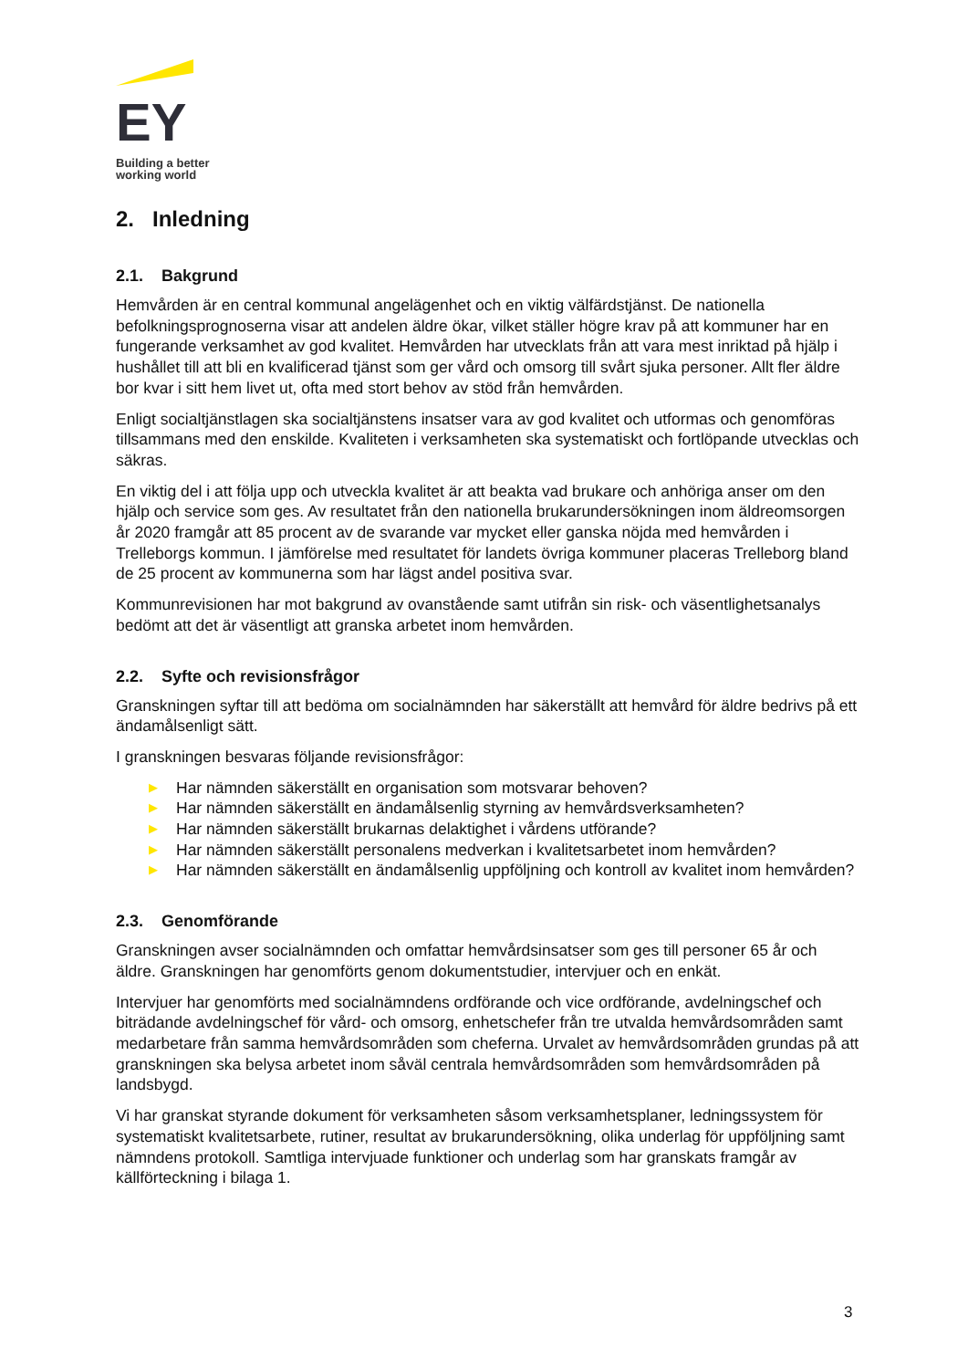EY
Building a better
working world
2. Inledning
2.1. Bakgrund
Hemvården är en central kommunal angelägenhet och en viktig välfärdstjänst. De nationella befolkningsprognoserna visar att andelen äldre ökar, vilket ställer högre krav på att kommuner har en fungerande verksamhet av god kvalitet. Hemvården har utvecklats från att vara mest inriktad på hjälp i hushållet till att bli en kvalificerad tjänst som ger vård och omsorg till svårt sjuka personer. Allt fler äldre bor kvar i sitt hem livet ut, ofta med stort behov av stöd från hemvården.
Enligt socialtjänstlagen ska socialtjänstens insatser vara av god kvalitet och utformas och genomföras tillsammans med den enskilde. Kvaliteten i verksamheten ska systematiskt och fortlöpande utvecklas och säkras.
En viktig del i att följa upp och utveckla kvalitet är att beakta vad brukare och anhöriga anser om den hjälp och service som ges. Av resultatet från den nationella brukarundersökningen inom äldreomsorgen år 2020 framgår att 85 procent av de svarande var mycket eller ganska nöjda med hemvården i Trelleborgs kommun. I jämförelse med resultatet för landets övriga kommuner placeras Trelleborg bland de 25 procent av kommunerna som har lägst andel positiva svar.
Kommunrevisionen har mot bakgrund av ovanstående samt utifrån sin risk- och väsentlighetsanalys bedömt att det är väsentligt att granska arbetet inom hemvården.
2.2. Syfte och revisionsfrågor
Granskningen syftar till att bedöma om socialnämnden har säkerställt att hemvård för äldre bedrivs på ett ändamålsenligt sätt.
I granskningen besvaras följande revisionsfrågor:
▶ Har nämnden säkerställt en organisation som motsvarar behoven?
▶ Har nämnden säkerställt en ändamålsenlig styrning av hemvårdsverksamheten?
▶ Har nämnden säkerställt brukarnas delaktighet i vårdens utförande?
▶ Har nämnden säkerställt personalens medverkan i kvalitetsarbetet inom hemvården?
▶ Har nämnden säkerställt en ändamålsenlig uppföljning och kontroll av kvalitet inom hemvården?
2.3. Genomförande
Granskningen avser socialnämnden och omfattar hemvårdsinsatser som ges till personer 65 år och äldre. Granskningen har genomförts genom dokumentstudier, intervjuer och en enkät.
Intervjuer har genomförts med socialnämndens ordförande och vice ordförande, avdelningschef och biträdande avdelningschef för vård- och omsorg, enhetschefer från tre utvalda hemvårdsområden samt medarbetare från samma hemvårdsområden som cheferna. Urvalet av hemvårdsområden grundas på att granskningen ska belysa arbetet inom såväl centrala hemvårdsområden som hemvårdsområden på landsbygd.
Vi har granskat styrande dokument för verksamheten såsom verksamhetsplaner, ledningssystem för systematiskt kvalitetsarbete, rutiner, resultat av brukarundersökning, olika underlag för uppföljning samt nämndens protokoll. Samtliga intervjuade funktioner och underlag som har granskats framgår av källförteckning i bilaga 1.
3